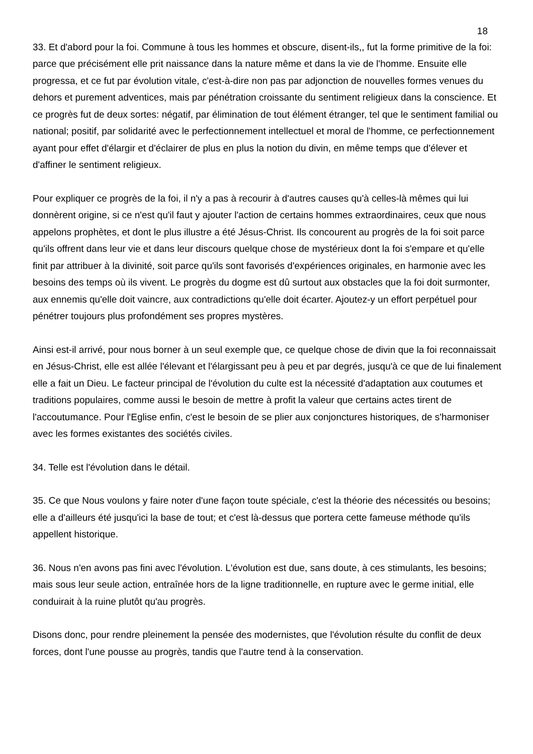18
33. Et d'abord pour la foi. Commune à tous les hommes et obscure, disent-ils,, fut la forme primitive de la foi: parce que précisément elle prit naissance dans la nature même et dans la vie de l'homme. Ensuite elle progressa, et ce fut par évolution vitale, c'est-à-dire non pas par adjonction de nouvelles formes venues du dehors et purement adventices, mais par pénétration croissante du sentiment religieux dans la conscience. Et ce progrès fut de deux sortes: négatif, par élimination de tout élément étranger, tel que le sentiment familial ou national; positif, par solidarité avec le perfectionnement intellectuel et moral de l'homme, ce perfectionnement ayant pour effet d'élargir et d'éclairer de plus en plus la notion du divin, en même temps que d'élever et d'affiner le sentiment religieux.
Pour expliquer ce progrès de la foi, il n'y a pas à recourir à d'autres causes qu'à celles-là mêmes qui lui donnèrent origine, si ce n'est qu'il faut y ajouter l'action de certains hommes extraordinaires, ceux que nous appelons prophètes, et dont le plus illustre a été Jésus-Christ. Ils concourent au progrès de la foi soit parce qu'ils offrent dans leur vie et dans leur discours quelque chose de mystérieux dont la foi s'empare et qu'elle finit par attribuer à la divinité, soit parce qu'ils sont favorisés d'expériences originales, en harmonie avec les besoins des temps où ils vivent. Le progrès du dogme est dû surtout aux obstacles que la foi doit surmonter, aux ennemis qu'elle doit vaincre, aux contradictions qu'elle doit écarter. Ajoutez-y un effort perpétuel pour pénétrer toujours plus profondément ses propres mystères.
Ainsi est-il arrivé, pour nous borner à un seul exemple que, ce quelque chose de divin que la foi reconnaissait en Jésus-Christ, elle est allée l'élevant et l'élargissant peu à peu et par degrés, jusqu'à ce que de lui finalement elle a fait un Dieu. Le facteur principal de l'évolution du culte est la nécessité d'adaptation aux coutumes et traditions populaires, comme aussi le besoin de mettre à profit la valeur que certains actes tirent de l'accoutumance. Pour l'Eglise enfin, c'est le besoin de se plier aux conjonctures historiques, de s'harmoniser avec les formes existantes des sociétés civiles.
34. Telle est l'évolution dans le détail.
35. Ce que Nous voulons y faire noter d'une façon toute spéciale, c'est la théorie des nécessités ou besoins; elle a d'ailleurs été jusqu'ici la base de tout; et c'est là-dessus que portera cette fameuse méthode qu'ils appellent historique.
36. Nous n'en avons pas fini avec l'évolution. L'évolution est due, sans doute, à ces stimulants, les besoins; mais sous leur seule action, entraînée hors de la ligne traditionnelle, en rupture avec le germe initial, elle conduirait à la ruine plutôt qu'au progrès.
Disons donc, pour rendre pleinement la pensée des modernistes, que l'évolution résulte du conflit de deux forces, dont l'une pousse au progrès, tandis que l'autre tend à la conservation.